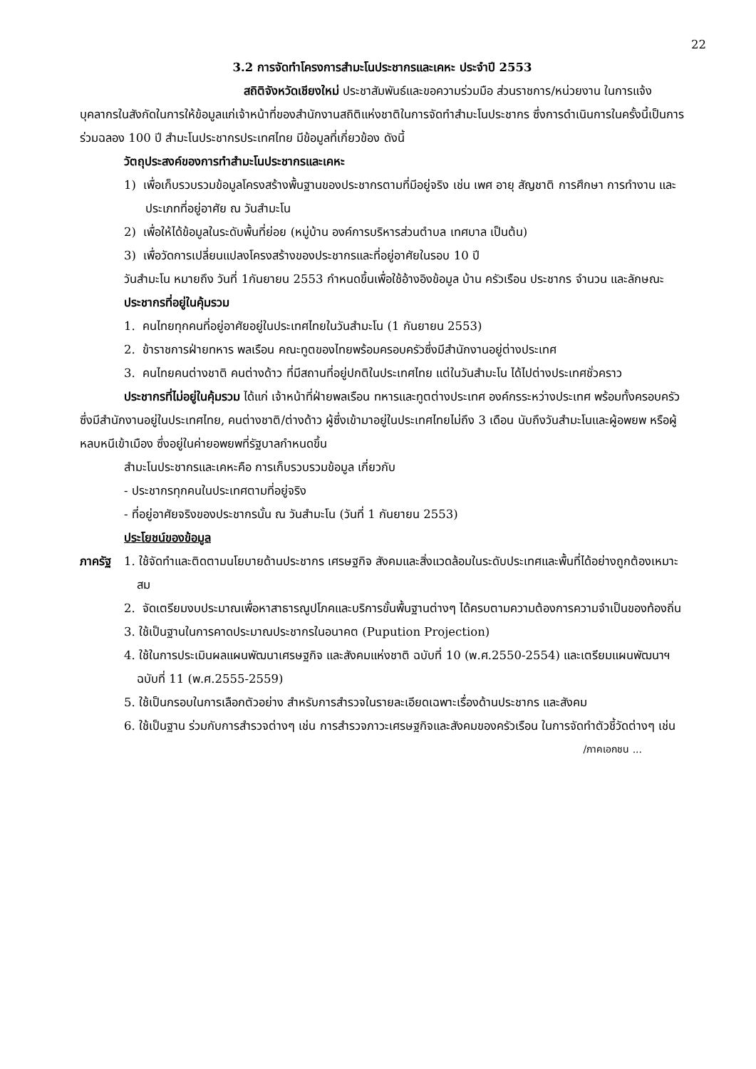22
3.2 การจัดทำโครงการสำมะโนประชากรและเคหะ ประจำปี 2553
สถิติจังหวัดเชียงใหม่ ประชาสัมพันธ์และขอความร่วมมือ ส่วนราชการ/หน่วยงาน ในการแจ้งบุคลากรในสังกัดในการให้ข้อมูลแก่เจ้าหน้าที่ของสำนักงานสถิติแห่งชาติในการจัดทำสำมะโนประชากร ซึ่งการดำเนินการในครั้งนี้เป็นการร่วมฉลอง 100 ปี สำมะโนประชากรประเทศไทย มีข้อมูลที่เกี่ยวข้อง ดังนี้
วัตถุประสงค์ของการทำสำมะโนประชากรและเคหะ
1) เพื่อเก็บรวบรวมข้อมูลโครงสร้างพื้นฐานของประชากรตามที่มีอยู่จริง เช่น เพศ อายุ สัญชาติ การศึกษา การทำงาน และประเภทที่อยู่อาศัย ณ วันสำมะโน
2) เพื่อให้ได้ข้อมูลในระดับพื้นที่ย่อย (หมู่บ้าน องค์การบริหารส่วนตำบล เทศบาล เป็นต้น)
3) เพื่อวัดการเปลี่ยนแปลงโครงสร้างของประชากรและที่อยู่อาศัยในรอบ 10 ปี
วันสำมะโน หมายถึง วันที่ 1กันยายน 2553 กำหนดขึ้นเพื่อใช้อ้างอิงข้อมูล บ้าน ครัวเรือน ประชากร จำนวน และลักษณะ
ประชากรที่อยู่ในคุ้มรวม
1. คนไทยทุกคนที่อยู่อาศัยอยู่ในประเทศไทยในวันสำมะโน (1 กันยายน 2553)
2. ข้าราชการฝ่ายทหาร พลเรือน คณะทูตของไทยพร้อมครอบครัวซึ่งมีสำนักงานอยู่ต่างประเทศ
3. คนไทยคนต่างชาติ คนต่างด้าว ที่มีสถานที่อยู่ปกติในประเทศไทย แต่ในวันสำมะโน ได้ไปต่างประเทศชั่วคราว
ประชากรที่ไม่อยู่ในคุ้มรวม ได้แก่ เจ้าหน้าที่ฝ่ายพลเรือน ทหารและทูตต่างประเทศ องค์กรระหว่างประเทศ พร้อมทั้งครอบครัว ซึ่งมีสำนักงานอยู่ในประเทศไทย, คนต่างชาติ/ต่างด้าว ผู้ซึ่งเข้ามาอยู่ในประเทศไทยไม่ถึง 3 เดือน นับถึงวันสำมะโนและผู้อพยพ หรือผู้หลบหนีเข้าเมือง ซึ่งอยู่ในค่ายอพยพที่รัฐบาลกำหนดขึ้น
สำมะโนประชากรและเคหะคือ การเก็บรวบรวมข้อมูล เกี่ยวกับ
- ประชากรทุกคนในประเทศตามที่อยู่จริง
- ที่อยู่อาศัยจริงของประชากรนั้น ณ วันสำมะโน (วันที่ 1 กันยายน 2553)
ประโยชน์ของข้อมูล
ภาครัฐ 1. ใช้จัดทำและติดตามนโยบายด้านประชากร เศรษฐกิจ สังคมและสิ่งแวดล้อมในระดับประเทศและพื้นที่ได้อย่างถูกต้องเหมาะสม
2. จัดเตรียมงบประมาณเพื่อหาสาธารณูปโภคและบริการขั้นพื้นฐานต่างๆ ได้ครบตามความต้องการความจำเป็นของท้องถิ่น
3. ใช้เป็นฐานในการคาดประมาณประชากรในอนาคต (Pupution Projection)
4. ใช้ในการประเมินผลแผนพัฒนาเศรษฐกิจ และสังคมแห่งชาติ ฉบับที่ 10 (พ.ศ.2550-2554) และเตรียมแผนพัฒนาฯ ฉบับที่ 11 (พ.ศ.2555-2559)
5. ใช้เป็นกรอบในการเลือกตัวอย่าง สำหรับการสำรวจในรายละเอียดเฉพาะเรื่องด้านประชากร และสังคม
6. ใช้เป็นฐาน ร่วมกับการสำรวจต่างๆ เช่น การสำรวจภาวะเศรษฐกิจและสังคมของครัวเรือน ในการจัดทำตัวชี้วัดต่างๆ เช่น
/ภาคเอกชน ...